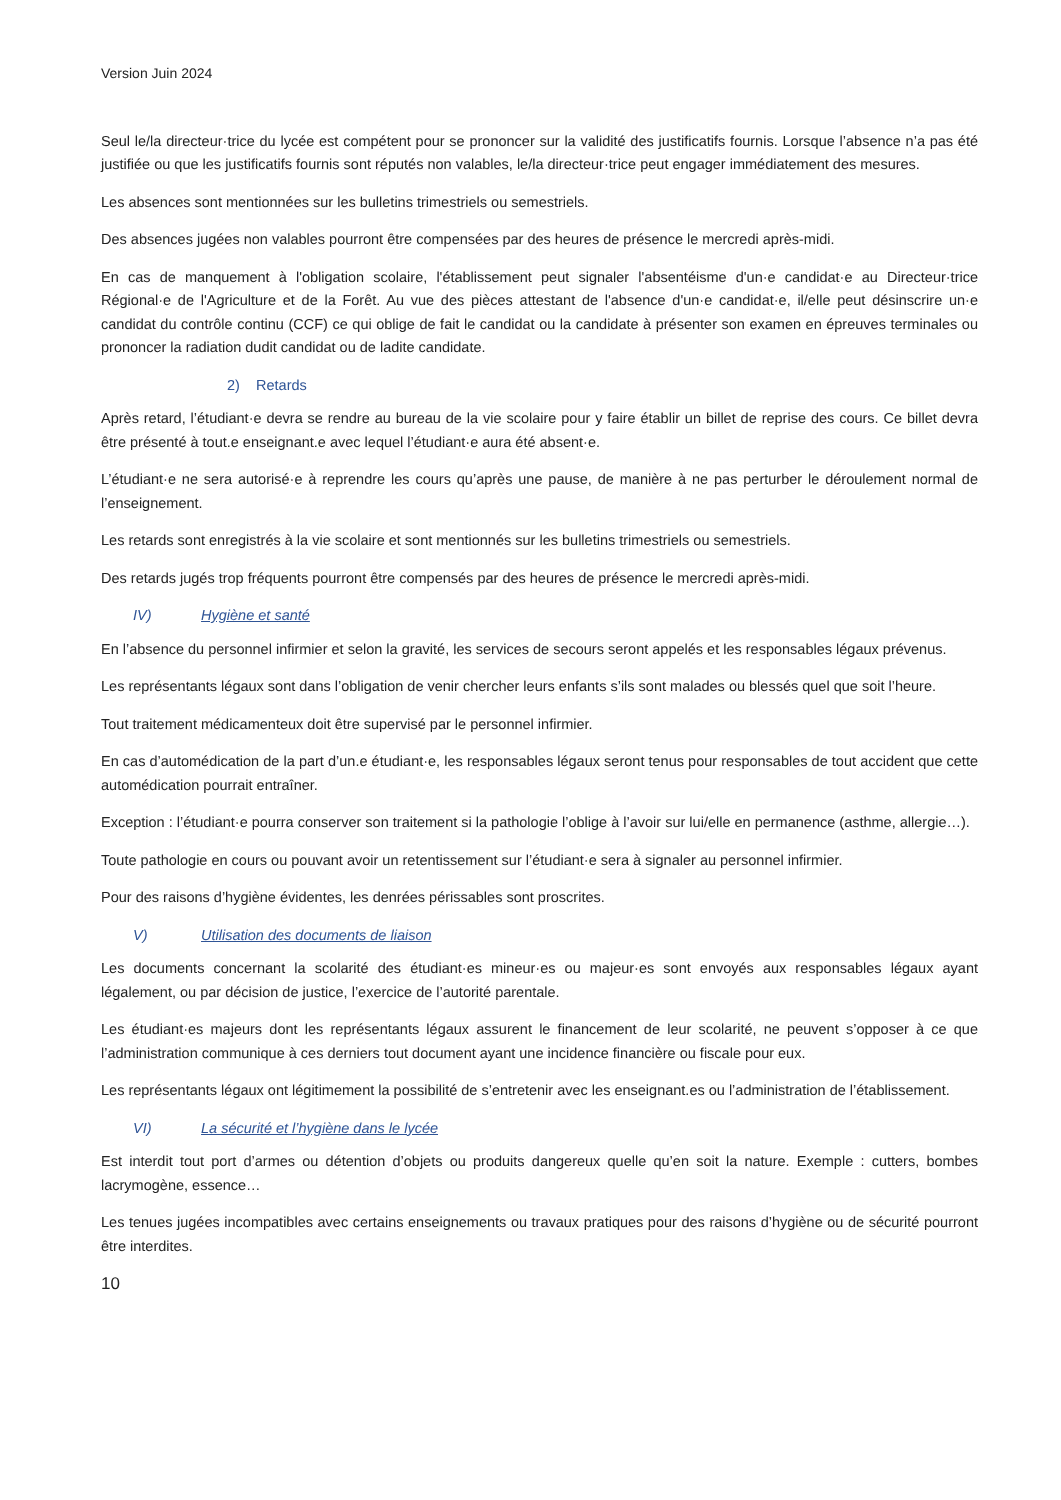Version Juin 2024
Seul le/la directeur·trice du lycée est compétent pour se prononcer sur la validité des justificatifs fournis. Lorsque l’absence n’a pas été justifiée ou que les justificatifs fournis sont réputés non valables, le/la directeur·trice peut engager immédiatement des mesures.
Les absences sont mentionnées sur les bulletins trimestriels ou semestriels.
Des absences jugées non valables pourront être compensées par des heures de présence le mercredi après-midi.
En cas de manquement à l'obligation scolaire, l'établissement peut signaler l'absentéisme d'un·e candidat·e au Directeur·trice Régional·e de l'Agriculture et de la Forêt. Au vue des pièces attestant de l'absence d'un·e candidat·e, il/elle peut désinscrire un·e candidat du contrôle continu (CCF) ce qui oblige de fait le candidat ou la candidate à présenter son examen en épreuves terminales ou prononcer la radiation dudit candidat ou de ladite candidate.
2) Retards
Après retard, l’étudiant·e devra se rendre au bureau de la vie scolaire pour y faire établir un billet de reprise des cours. Ce billet devra être présenté à tout.e enseignant.e avec lequel l’étudiant·e aura été absent·e.
L’étudiant·e ne sera autorisé·e à reprendre les cours qu’après une pause, de manière à ne pas perturber le déroulement normal de l’enseignement.
Les retards sont enregistrés à la vie scolaire et sont mentionnés sur les bulletins trimestriels ou semestriels.
Des retards jugés trop fréquents pourront être compensés par des heures de présence le mercredi après-midi.
IV) Hygiène et santé
En l’absence du personnel infirmier et selon la gravité, les services de secours seront appelés et les responsables légaux prévenus.
Les représentants légaux sont dans l’obligation de venir chercher leurs enfants s’ils sont malades ou blessés quel que soit l’heure.
Tout traitement médicamenteux doit être supervisé par le personnel infirmier.
En cas d’automédication de la part d’un.e étudiant·e, les responsables légaux seront tenus pour responsables de tout accident que cette automédication pourrait entraîner.
Exception : l’étudiant·e pourra conserver son traitement si la pathologie l’oblige à l’avoir sur lui/elle en permanence (asthme, allergie…).
Toute pathologie en cours ou pouvant avoir un retentissement sur l’étudiant·e sera à signaler au personnel infirmier.
Pour des raisons d’hygiène évidentes, les denrées périssables sont proscrites.
V) Utilisation des documents de liaison
Les documents concernant la scolarité des étudiant·es mineur·es ou majeur·es sont envoyés aux responsables légaux ayant légalement, ou par décision de justice, l’exercice de l’autorité parentale.
Les étudiant·es majeurs dont les représentants légaux assurent le financement de leur scolarité, ne peuvent s’opposer à ce que l’administration communique à ces derniers tout document ayant une incidence financière ou fiscale pour eux.
Les représentants légaux ont légitimement la possibilité de s’entretenir avec les enseignant.es ou l’administration de l’établissement.
VI) La sécurité et l’hygiène dans le lycée
Est interdit tout port d’armes ou détention d’objets ou produits dangereux quelle qu’en soit la nature. Exemple : cutters, bombes lacrymogène, essence…
Les tenues jugées incompatibles avec certains enseignements ou travaux pratiques pour des raisons d’hygiène ou de sécurité pourront être interdites.
10